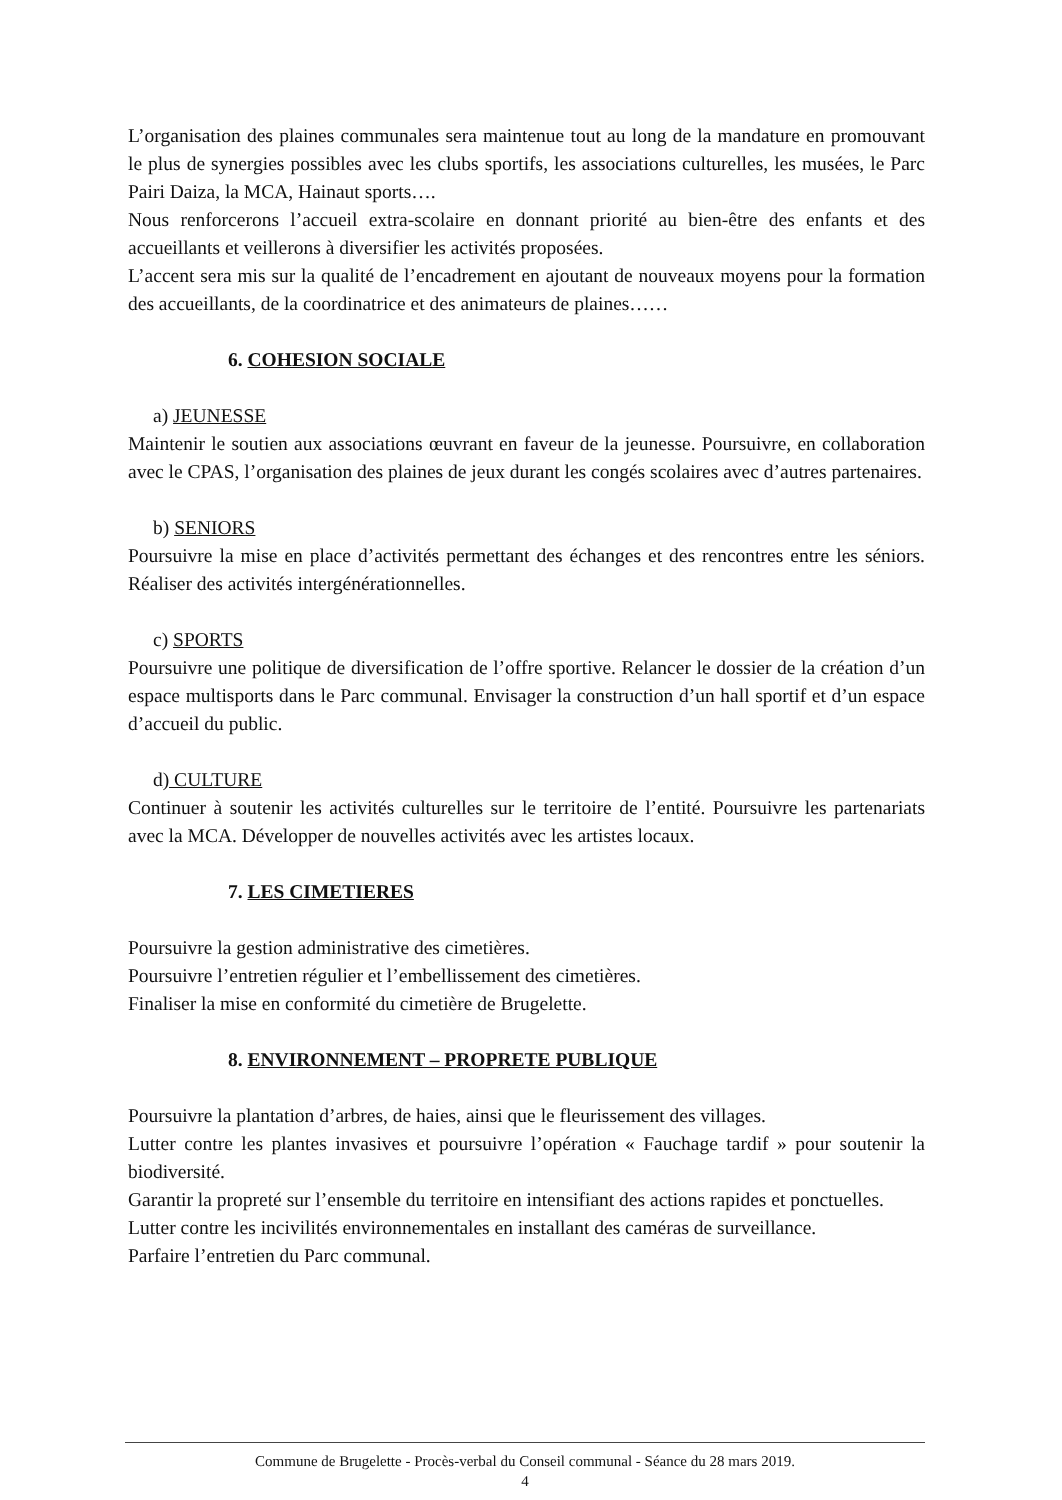L’organisation des plaines communales sera maintenue tout au long de la mandature en promouvant le plus de synergies possibles avec les clubs sportifs, les associations culturelles, les musées, le Parc Pairi Daiza, la MCA, Hainaut sports….
Nous renforcerons l’accueil extra-scolaire en donnant priorité au bien-être des enfants et des accueillants et veillerons à diversifier les activités proposées.
L’accent sera mis sur la qualité de l’encadrement en ajoutant de nouveaux moyens pour la formation des accueillants, de la coordinatrice et des animateurs de plaines……
6. COHESION SOCIALE
a) JEUNESSE
Maintenir le soutien aux associations œuvrant en faveur de la jeunesse. Poursuivre, en collaboration avec le CPAS, l’organisation des plaines de jeux durant les congés scolaires avec d’autres partenaires.
b) SENIORS
Poursuivre la mise en place d’activités permettant des échanges et des rencontres entre les séniors. Réaliser des activités intergénérationnelles.
c) SPORTS
Poursuivre une politique de diversification de l’offre sportive. Relancer le dossier de la création d’un espace multisports dans le Parc communal. Envisager la construction d’un hall sportif et d’un espace d’accueil du public.
d) CULTURE
Continuer à soutenir les activités culturelles sur le territoire de l’entité. Poursuivre les partenariats avec la MCA. Développer de nouvelles activités avec les artistes locaux.
7. LES CIMETIERES
Poursuivre la gestion administrative des cimetières.
Poursuivre l’entretien régulier et l’embellissement des cimetières.
Finaliser la mise en conformité du cimetière de Brugelette.
8. ENVIRONNEMENT – PROPRETE PUBLIQUE
Poursuivre la plantation d’arbres, de haies, ainsi que le fleurissement des villages.
Lutter contre les plantes invasives et poursuivre l’opération « Fauchage tardif » pour soutenir la biodiversité.
Garantir la propreté sur l’ensemble du territoire en intensifiant des actions rapides et ponctuelles.
Lutter contre les incivilités environnementales en installant des caméras de surveillance.
Parfaire l’entretien du Parc communal.
Commune de Brugelette - Procès-verbal du Conseil communal - Séance du 28 mars 2019.
4